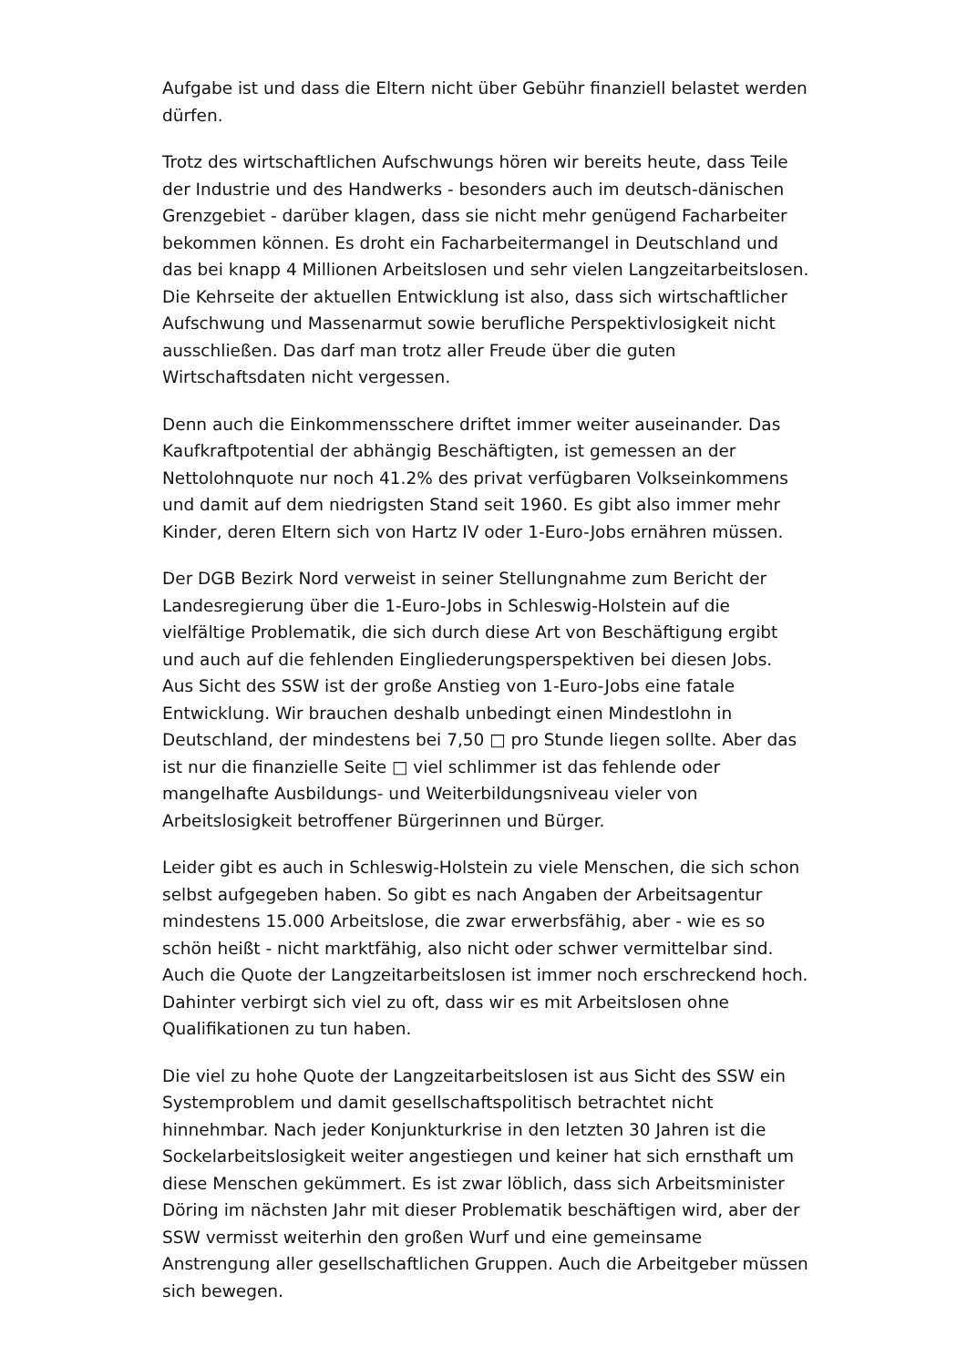Aufgabe ist und dass die Eltern nicht über Gebühr finanziell belastet werden dürfen.
Trotz des wirtschaftlichen Aufschwungs hören wir bereits heute, dass Teile der Industrie und des Handwerks - besonders auch im deutsch-dänischen Grenzgebiet - darüber klagen, dass sie nicht mehr genügend Facharbeiter bekommen können. Es droht ein Facharbeitermangel in Deutschland und das bei knapp 4 Millionen Arbeitslosen und sehr vielen Langzeitarbeitslosen. Die Kehrseite der aktuellen Entwicklung ist also, dass sich wirtschaftlicher Aufschwung und Massenarmut sowie berufliche Perspektivlosigkeit nicht ausschließen. Das darf man trotz aller Freude über die guten Wirtschaftsdaten nicht vergessen.
Denn auch die Einkommensschere driftet immer weiter auseinander. Das Kaufkraftpotential der abhängig Beschäftigten, ist gemessen an der Nettolohnquote nur noch 41.2% des privat verfügbaren Volkseinkommens und damit auf dem niedrigsten Stand seit 1960. Es gibt also immer mehr Kinder, deren Eltern sich von Hartz IV oder 1-Euro-Jobs ernähren müssen.
Der DGB Bezirk Nord verweist in seiner Stellungnahme zum Bericht der Landesregierung über die 1-Euro-Jobs in Schleswig-Holstein auf die vielfältige Problematik, die sich durch diese Art von Beschäftigung ergibt und auch auf die fehlenden Eingliederungsperspektiven bei diesen Jobs.
Aus Sicht des SSW ist der große Anstieg von 1-Euro-Jobs eine fatale Entwicklung. Wir brauchen deshalb unbedingt einen Mindestlohn in Deutschland, der mindestens bei 7,50 □ pro Stunde liegen sollte. Aber das ist nur die finanzielle Seite □ viel schlimmer ist das fehlende oder mangelhafte Ausbildungs- und Weiterbildungsniveau vieler von Arbeitslosigkeit betroffener Bürgerinnen und Bürger.
Leider gibt es auch in Schleswig-Holstein zu viele Menschen, die sich schon selbst aufgegeben haben. So gibt es nach Angaben der Arbeitsagentur mindestens 15.000 Arbeitslose, die zwar erwerbsfähig, aber - wie es so schön heißt - nicht marktfähig, also nicht oder schwer vermittelbar sind. Auch die Quote der Langzeitarbeitslosen ist immer noch erschreckend hoch. Dahinter verbirgt sich viel zu oft, dass wir es mit Arbeitslosen ohne Qualifikationen zu tun haben.
Die viel zu hohe Quote der Langzeitarbeitslosen ist aus Sicht des SSW ein Systemproblem und damit gesellschaftspolitisch betrachtet nicht hinnehmbar. Nach jeder Konjunkturkrise in den letzten 30 Jahren ist die Sockelarbeitslosigkeit weiter angestiegen und keiner hat sich ernsthaft um diese Menschen gekümmert. Es ist zwar löblich, dass sich Arbeitsminister Döring im nächsten Jahr mit dieser Problematik beschäftigen wird, aber der SSW vermisst weiterhin den großen Wurf und eine gemeinsame Anstrengung aller gesellschaftlichen Gruppen. Auch die Arbeitgeber müssen sich bewegen.